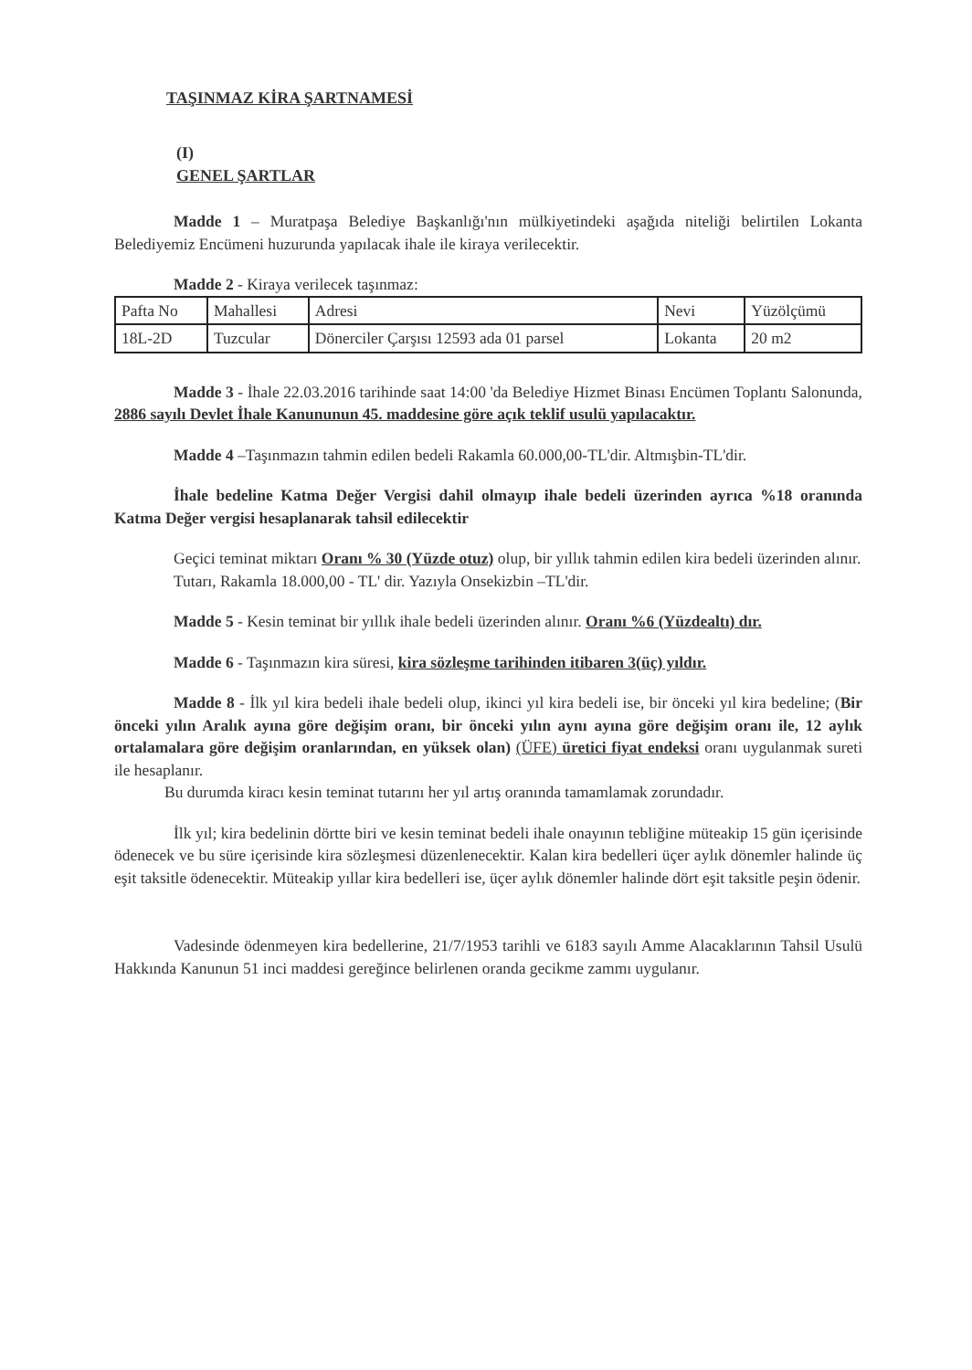TAŞINMAZ KİRA ŞARTNAMESİ
(I)
GENEL ŞARTLAR
Madde 1 – Muratpaşa Belediye Başkanlığı'nın mülkiyetindeki aşağıda niteliği belirtilen Lokanta Belediyemiz Encümeni huzurunda yapılacak ihale ile kiraya verilecektir.
Madde 2 - Kiraya verilecek taşınmaz:
| Pafta No | Mahallesi | Adresi | Nevi | Yüzölçümü |
| 18L-2D | Tuzcular | Dönerciler Çarşısı 12593 ada 01 parsel | Lokanta | 20 m2 |
Madde 3 - İhale 22.03.2016 tarihinde saat 14:00 'da Belediye Hizmet Binası Encümen Toplantı Salonunda, 2886 sayılı Devlet İhale Kanununun 45. maddesine göre açık teklif usulü yapılacaktır.
Madde 4 –Taşınmazın tahmin edilen bedeli Rakamla 60.000,00-TL'dir. Altmışbin-TL'dir.
İhale bedeline Katma Değer Vergisi dahil olmayıp ihale bedeli üzerinden ayrıca %18 oranında Katma Değer vergisi hesaplanarak tahsil edilecektir
Geçici teminat miktarı Oranı % 30 (Yüzde otuz) olup, bir yıllık tahmin edilen kira bedeli üzerinden alınır.
Tutarı, Rakamla 18.000,00 - TL' dir. Yazıyla Onsekizbin –TL'dir.
Madde 5 - Kesin teminat bir yıllık ihale bedeli üzerinden alınır. Oranı %6 (Yüzdealtı) dır.
Madde 6 - Taşınmazın kira süresi, kira sözleşme tarihinden itibaren 3(üç) yıldır.
Madde 8 - İlk yıl kira bedeli ihale bedeli olup, ikinci yıl kira bedeli ise, bir önceki yıl kira bedeline; (Bir önceki yılın Aralık ayına göre değişim oranı, bir önceki yılın aynı ayına göre değişim oranı ile, 12 aylık ortalamalara göre değişim oranlarından, en yüksek olan) (ÜFE) üretici fiyat endeksi oranı uygulanmak sureti ile hesaplanır.
Bu durumda kiracı kesin teminat tutarını her yıl artış oranında tamamlamak zorundadır.
İlk yıl; kira bedelinin dörtte biri ve kesin teminat bedeli ihale onayının tebliğine müteakip 15 gün içerisinde ödenecek ve bu süre içerisinde kira sözleşmesi düzenlenecektir. Kalan kira bedelleri üçer aylık dönemler halinde üç eşit taksitle ödenecektir. Müteakip yıllar kira bedelleri ise, üçer aylık dönemler halinde dört eşit taksitle peşin ödenir.
Vadesinde ödenmeyen kira bedellerine, 21/7/1953 tarihli ve 6183 sayılı Amme Alacaklarının Tahsil Usulü Hakkında Kanunun 51 inci maddesi gereğince belirlenen oranda gecikme zammı uygulanır.